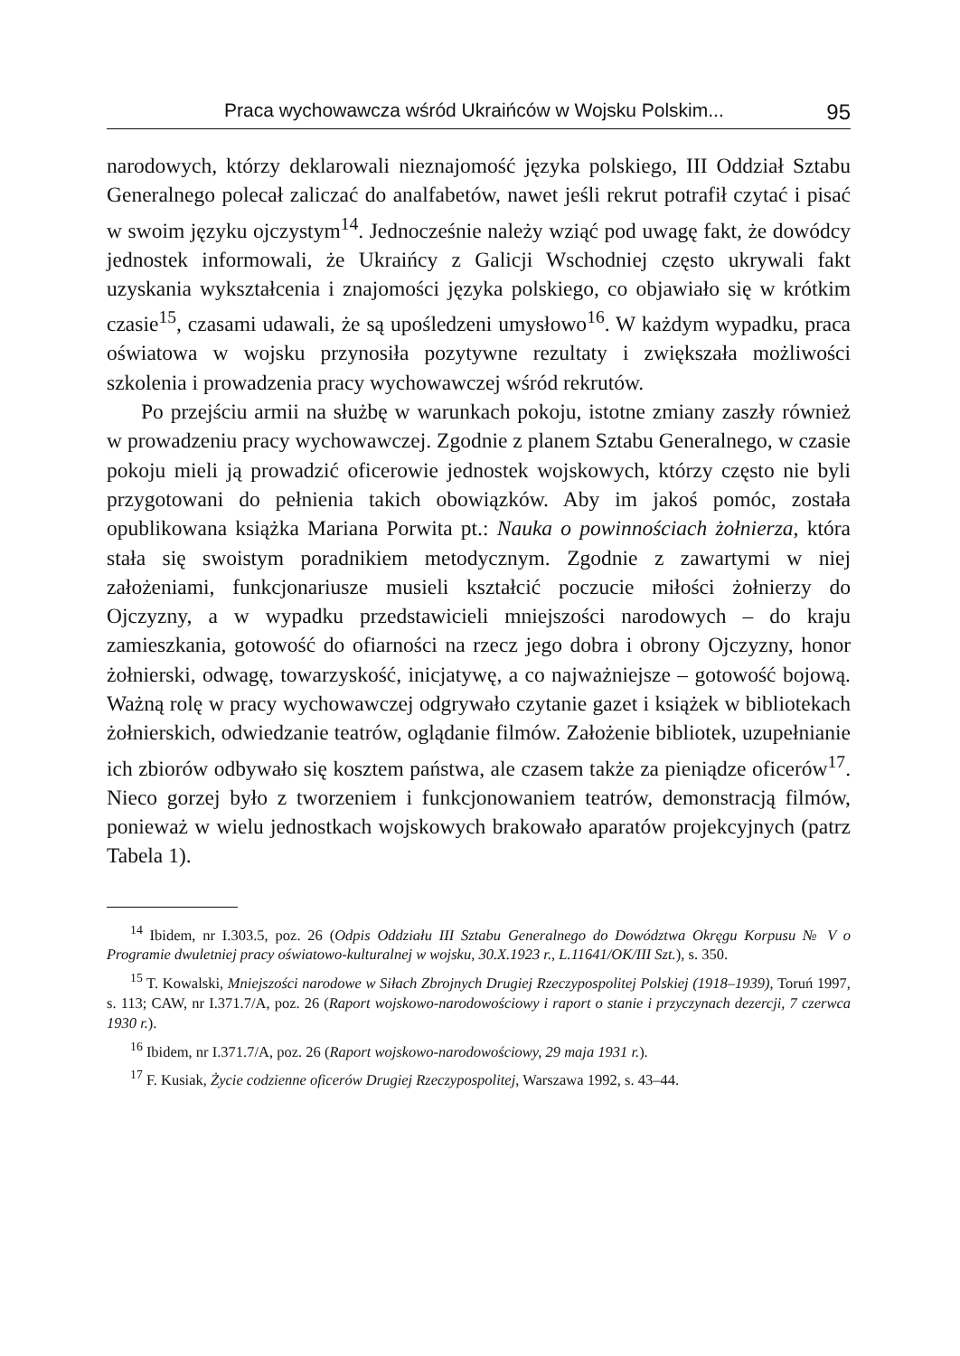Praca wychowawcza wśród Ukraińców w Wojsku Polskim... 95
narodowych, którzy deklarowali nieznajomość języka polskiego, III Oddział Sztabu Generalnego polecał zaliczać do analfabetów, nawet jeśli rekrut potrafił czytać i pisać w swoim języku ojczystym<sup>14</sup>. Jednocześnie należy wziąć pod uwagę fakt, że dowódcy jednostek informowali, że Ukraińcy z Galicji Wschodniej często ukrywali fakt uzyskania wykształcenia i znajomości języka polskiego, co objawiało się w krótkim czasie<sup>15</sup>, czasami udawali, że są upośledzeni umysłowo<sup>16</sup>. W każdym wypadku, praca oświatowa w wojsku przynosiła pozytywne rezultaty i zwiększała możliwości szkolenia i prowadzenia pracy wychowawczej wśród rekrutów.
Po przejściu armii na służbę w warunkach pokoju, istotne zmiany zaszły również w prowadzeniu pracy wychowawczej. Zgodnie z planem Sztabu Generalnego, w czasie pokoju mieli ją prowadzić oficerowie jednostek wojskowych, którzy często nie byli przygotowani do pełnienia takich obowiązków. Aby im jakoś pomóc, została opublikowana książka Mariana Porwita pt.: Nauka o powinnościach żołnierza, która stała się swoistym poradnikiem metodycznym. Zgodnie z zawartymi w niej założeniami, funkcjonariusze musieli kształcić poczucie miłości żołnierzy do Ojczyzny, a w wypadku przedstawicieli mniejszości narodowych – do kraju zamieszkania, gotowość do ofiarności na rzecz jego dobra i obrony Ojczyzny, honor żołnierski, odwagę, towarzyskość, inicjatywę, a co najważniejsze – gotowość bojową. Ważną rolę w pracy wychowawczej odgrywało czytanie gazet i książek w bibliotekach żołnierskich, odwiedzanie teatrów, oglądanie filmów. Założenie bibliotek, uzupełnianie ich zbiorów odbywało się kosztem państwa, ale czasem także za pieniądze oficerów<sup>17</sup>. Nieco gorzej było z tworzeniem i funkcjonowaniem teatrów, demonstracją filmów, ponieważ w wielu jednostkach wojskowych brakowało aparatów projekcyjnych (patrz Tabela 1).
<sup>14</sup> Ibidem, nr I.303.5, poz. 26 (Odpis Oddziału III Sztabu Generalnego do Dowództwa Okręgu Korpusu № V o Programie dwuletniej pracy oświatowo-kulturalnej w wojsku, 30.X.1923 r., L.11641/OK/III Szt.), s. 350.
<sup>15</sup> T. Kowalski, Mniejszości narodowe w Siłach Zbrojnych Drugiej Rzeczypospolitej Polskiej (1918–1939), Toruń 1997, s. 113; CAW, nr I.371.7/A, poz. 26 (Raport wojskowo-narodowościowy i raport o stanie i przyczynach dezercji, 7 czerwca 1930 r.).
<sup>16</sup> Ibidem, nr I.371.7/A, poz. 26 (Raport wojskowo-narodowościowy, 29 maja 1931 r.).
<sup>17</sup> F. Kusiak, Życie codzienne oficerów Drugiej Rzeczypospolitej, Warszawa 1992, s. 43–44.